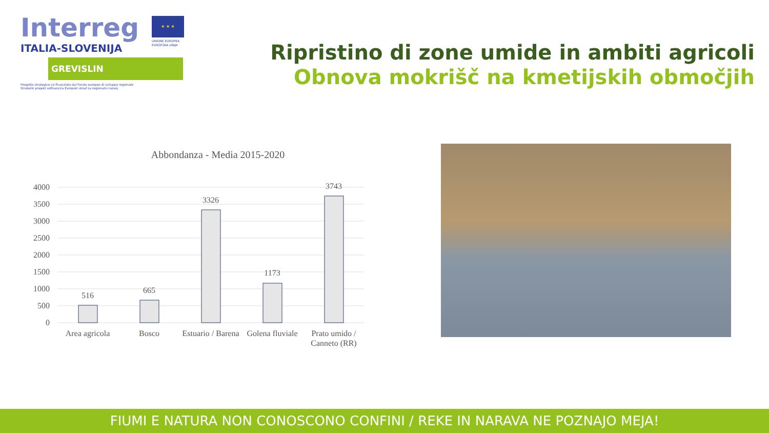Interreg
★ ★ ★
UNIONE EUROPEA
EVROPSKA UNIJA
ITALIA-SLOVENIJA
GREVISLIN
Progetto strategico co-finanziato dal Fondo europeo di sviluppo regionale
Strateški projekt sofinancira Evropski sklad za regionalni razvoj
Ripristino di zone umide in ambiti agricoli
Obnova mokrišč na kmetijskih območjih
Abbondanza - Media 2015-2020
4000
3500
3000
2500
2000
1500
1000
500
0
516
665
3326
1173
3743
Area agricola
Bosco
Estuario / Barena
Golena fluviale
Prato umido /
Canneto (RR)
FIUMI E NATURA NON CONOSCONO CONFINI / REKE IN NARAVA NE POZNAJO MEJA!